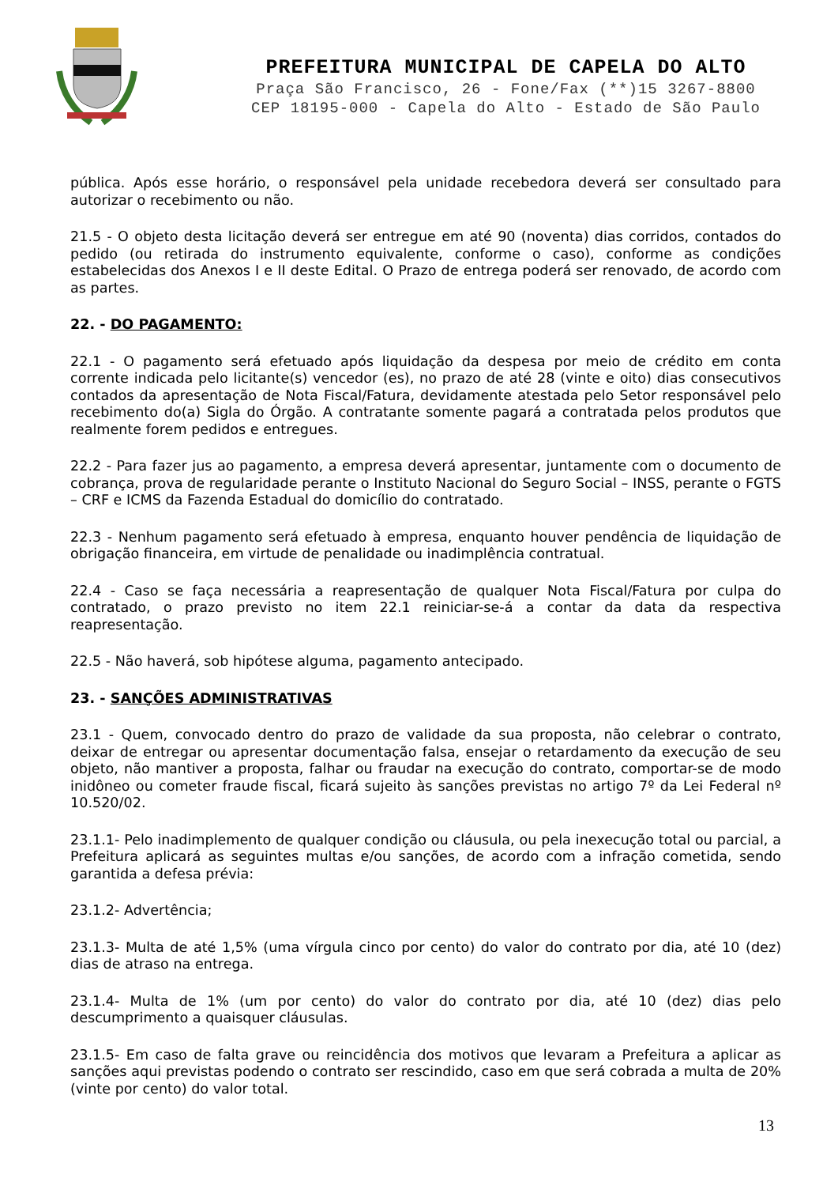PREFEITURA MUNICIPAL DE CAPELA DO ALTO
Praça São Francisco, 26 - Fone/Fax (**)15 3267-8800
CEP 18195-000 - Capela do Alto - Estado de São Paulo
pública. Após esse horário, o responsável pela unidade recebedora deverá ser consultado para autorizar o recebimento ou não.
21.5 - O objeto desta licitação deverá ser entregue em até 90 (noventa) dias corridos, contados do pedido (ou retirada do instrumento equivalente, conforme o caso), conforme as condições estabelecidas dos Anexos I e II deste Edital. O Prazo de entrega poderá ser renovado, de acordo com as partes.
22. - DO PAGAMENTO:
22.1 - O pagamento será efetuado após liquidação da despesa por meio de crédito em conta corrente indicada pelo licitante(s) vencedor (es), no prazo de até 28 (vinte e oito) dias consecutivos contados da apresentação de Nota Fiscal/Fatura, devidamente atestada pelo Setor responsável pelo recebimento do(a) Sigla do Órgão. A contratante somente pagará a contratada pelos produtos que realmente forem pedidos e entregues.
22.2 - Para fazer jus ao pagamento, a empresa deverá apresentar, juntamente com o documento de cobrança, prova de regularidade perante o Instituto Nacional do Seguro Social – INSS, perante o FGTS – CRF e ICMS da Fazenda Estadual do domicílio do contratado.
22.3 - Nenhum pagamento será efetuado à empresa, enquanto houver pendência de liquidação de obrigação financeira, em virtude de penalidade ou inadimplência contratual.
22.4 - Caso se faça necessária a reapresentação de qualquer Nota Fiscal/Fatura por culpa do contratado, o prazo previsto no item 22.1 reiniciar-se-á a contar da data da respectiva reapresentação.
22.5 - Não haverá, sob hipótese alguma, pagamento antecipado.
23. - SANÇÕES ADMINISTRATIVAS
23.1 - Quem, convocado dentro do prazo de validade da sua proposta, não celebrar o contrato, deixar de entregar ou apresentar documentação falsa, ensejar o retardamento da execução de seu objeto, não mantiver a proposta, falhar ou fraudar na execução do contrato, comportar-se de modo inidôneo ou cometer fraude fiscal, ficará sujeito às sanções previstas no artigo 7º da Lei Federal nº 10.520/02.
23.1.1- Pelo inadimplemento de qualquer condição ou cláusula, ou pela inexecução total ou parcial, a Prefeitura aplicará as seguintes multas e/ou sanções, de acordo com a infração cometida, sendo garantida a defesa prévia:
23.1.2- Advertência;
23.1.3- Multa de até 1,5% (uma vírgula cinco por cento) do valor do contrato por dia, até 10 (dez) dias de atraso na entrega.
23.1.4- Multa de 1% (um por cento) do valor do contrato por dia, até 10 (dez) dias pelo descumprimento a quaisquer cláusulas.
23.1.5- Em caso de falta grave ou reincidência dos motivos que levaram a Prefeitura a aplicar as sanções aqui previstas podendo o contrato ser rescindido, caso em que será cobrada a multa de 20% (vinte por cento) do valor total.
13